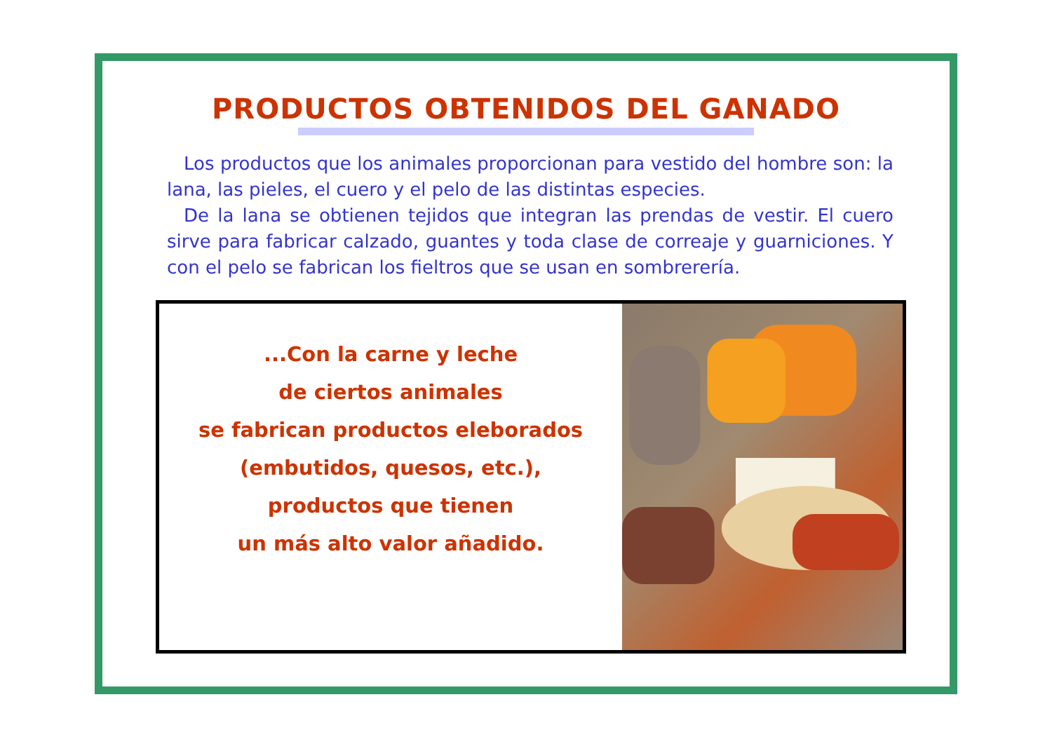PRODUCTOS OBTENIDOS DEL GANADO
Los productos que los animales proporcionan para vestido del hombre son: la lana, las pieles, el cuero y el pelo de las distintas especies.
De la lana se obtienen tejidos que integran las prendas de vestir. El cuero sirve para fabricar calzado, guantes y toda clase de correaje y guarniciones. Y con el pelo se fabrican los fieltros que se usan en sombrerería.
...Con la carne y leche
de ciertos animales
se fabrican productos eleborados
(embutidos, quesos, etc.),
productos que tienen
un más alto valor añadido.